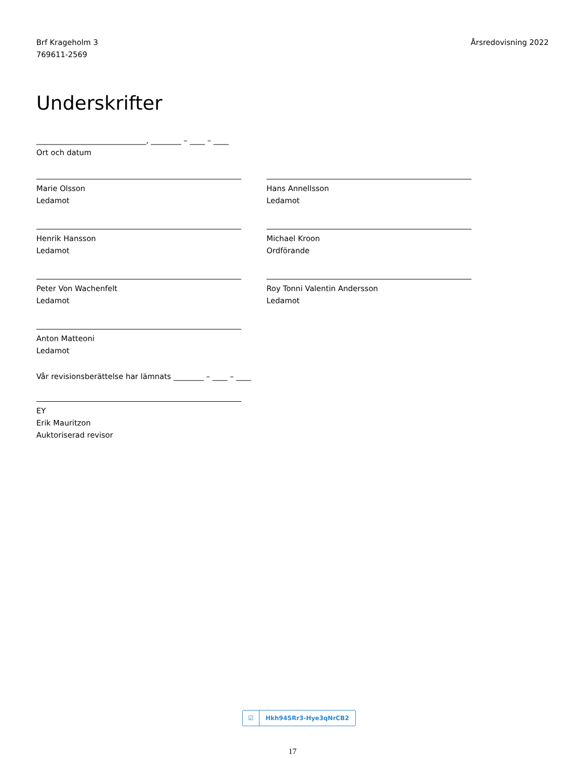Brf Krageholm 3
769611-2569
Årsredovisning 2022
Underskrifter
_____________________________, ________ – ____ – ____
Ort och datum
Marie Olsson
Ledamot
Hans Annellsson
Ledamot
Henrik Hansson
Ledamot
Michael Kroon
Ordförande
Peter Von Wachenfelt
Ledamot
Roy Tonni Valentin Andersson
Ledamot
Anton Matteoni
Ledamot
Vår revisionsberättelse har lämnats ________ – ____ – ____
EY
Erik Mauritzon
Auktoriserad revisor
☑ Hkh94SRr3-Hye3qNrCB2
17